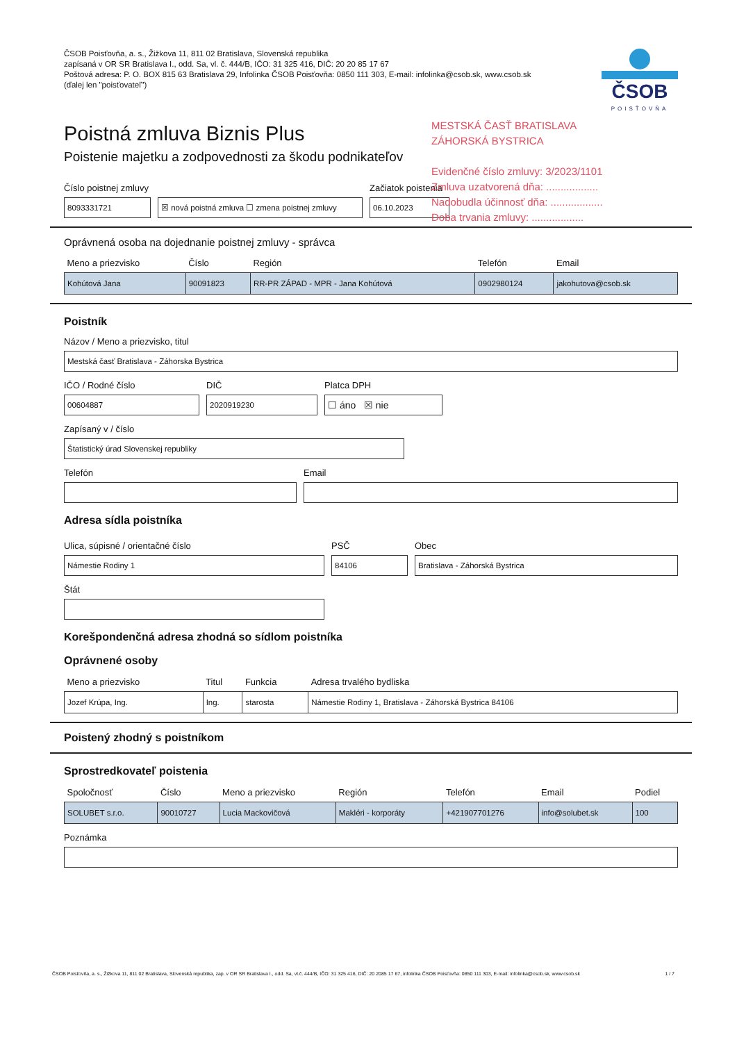ČSOB Poisťovňa, a. s., Žižkova 11, 811 02 Bratislava, Slovenská republika
zapísaná v OR SR Bratislava I., odd. Sa, vl. č. 444/B, IČO: 31 325 416, DIČ: 20 20 85 17 67
Poštová adresa: P. O. BOX 815 63 Bratislava 29, Infolinka ČSOB Poisťovňa: 0850 111 303, E-mail: infolinka@csob.sk, www.csob.sk
(ďalej len "poisťovateľ")
ČSOB
POISŤOVŇA
Poistná zmluva Biznis Plus
Poistenie majetku a zodpovednosti za škodu podnikateľov
MESTSKÁ ČASŤ BRATISLAVA
ZÁHORSKÁ BYSTRICA
Evidenčné číslo zmluvy: 3/2023/1101
Zmluva uzatvorená dňa: ..................
Nadobudla účinnosť dňa: ..................
Doba trvania zmluvy: ..................
Číslo poistnej zmluvy
8093331721
☒ nová poistná zmluva ☐ zmena poistnej zmluvy
Začiatok poistenia
06.10.2023
Oprávnená osoba na dojednanie poistnej zmluvy - správca
| Meno a priezvisko | Číslo | Región | Telefón | Email |
| --- | --- | --- | --- | --- |
| Kohútová Jana | 90091823 | RR-PR ZÁPAD - MPR - Jana Kohútová | 0902980124 | jakohutova@csob.sk |
Poistník
Názov / Meno a priezvisko, titul
Mestská časť Bratislava - Záhorska Bystrica
IČO / Rodné číslo
00604887
DIČ
2020919230
Platca DPH
☐ áno ☒ nie
Zapísaný v / číslo
Štatistický úrad Slovenskej republiky
Telefón
Email
Adresa sídla poistníka
Ulica, súpisné / orientačné číslo
Námestie Rodiny 1
PSČ
84106
Obec
Bratislava - Záhorská Bystrica
Štát
Korešpondenčná adresa zhodná so sídlom poistníka
Oprávnené osoby
| Meno a priezvisko | Titul | Funkcia | Adresa trvalého bydliska |
| --- | --- | --- | --- |
| Jozef Krúpa, Ing. | Ing. | starosta | Námestie Rodiny 1, Bratislava - Záhorská Bystrica 84106 |
Poistený zhodný s poistníkom
Sprostredkovateľ poistenia
| Spoločnosť | Číslo | Meno a priezvisko | Región | Telefón | Email | Podiel |
| --- | --- | --- | --- | --- | --- | --- |
| SOLUBET s.r.o. | 90010727 | Lucia Mackovičová | Makléri - korporáty | +421907701276 | info@solubet.sk | 100 |
Poznámka
ČSOB Poisťovňa, a. s., Žižkova 11, 811 02 Bratislava, Slovenská republika, zap. v OR SR Bratislava I., odd. Sa, vl.č. 444/B, IČO: 31 325 416, DIČ: 20 2085 17 67, infolinka ČSOB Poisťovňa: 0850 111 303, E-mail: infolinka@csob.sk, www.csob.sk 1 / 7